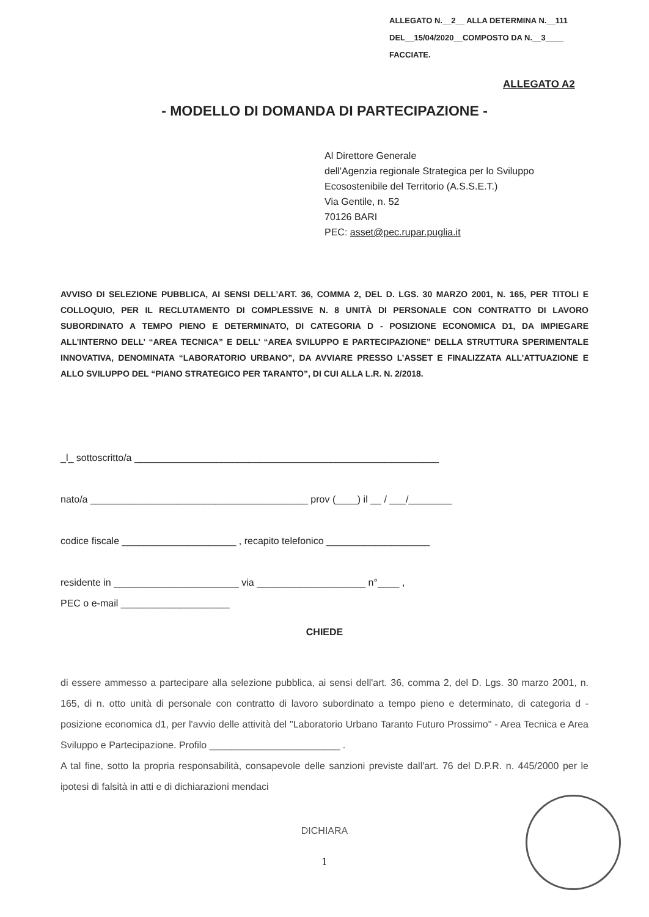ALLEGATO N.__2__ ALLA DETERMINA N.__111
DEL__15/04/2020__COMPOSTO DA N.__3____
FACCIATE.
ALLEGATO A2
- MODELLO DI DOMANDA DI PARTECIPAZIONE -
Al Direttore Generale
dell'Agenzia regionale Strategica per lo Sviluppo
Ecosostenibile del Territorio (A.S.S.E.T.)
Via Gentile, n. 52
70126 BARI
PEC: asset@pec.rupar.puglia.it
AVVISO DI SELEZIONE PUBBLICA, AI SENSI DELL’ART. 36, COMMA 2, DEL D. LGS. 30 MARZO 2001, N. 165, PER TITOLI E COLLOQUIO, PER IL RECLUTAMENTO DI COMPLESSIVE N. 8 UNITÀ DI PERSONALE CON CONTRATTO DI LAVORO SUBORDINATO A TEMPO PIENO E DETERMINATO, DI CATEGORIA D - POSIZIONE ECONOMICA D1, DA IMPIEGARE ALL’INTERNO DELL’ “AREA TECNICA” E DELL’ “AREA SVILUPPO E PARTECIPAZIONE” DELLA STRUTTURA SPERIMENTALE INNOVATIVA, DENOMINATA “LABORATORIO URBANO”, DA AVVIARE PRESSO L’ASSET E FINALIZZATA ALL’ATTUAZIONE E ALLO SVILUPPO DEL “PIANO STRATEGICO PER TARANTO”, DI CUI ALLA L.R. N. 2/2018.
_l_ sottoscritto/a ________________________________________________________
nato/a ________________________________________ prov (____) il __ / ___/________
codice fiscale _____________________ , recapito telefonico ___________________
residente in _______________________ via ____________________ n°____ ,
PEC o e-mail ____________________
CHIEDE
di essere ammesso a partecipare alla selezione pubblica, ai sensi dell'art. 36, comma 2, del D. Lgs. 30 marzo 2001, n. 165, di n. otto unità di personale con contratto di lavoro subordinato a tempo pieno e determinato, di categoria d - posizione economica d1, per l'avvio delle attività del "Laboratorio Urbano Taranto Futuro Prossimo" - Area Tecnica e Area Sviluppo e Partecipazione. Profilo ________________________ .
A tal fine, sotto la propria responsabilità, consapevole delle sanzioni previste dall'art. 76 del D.P.R. n. 445/2000 per le ipotesi di falsità in atti e di dichiarazioni mendaci
DICHIARA
1